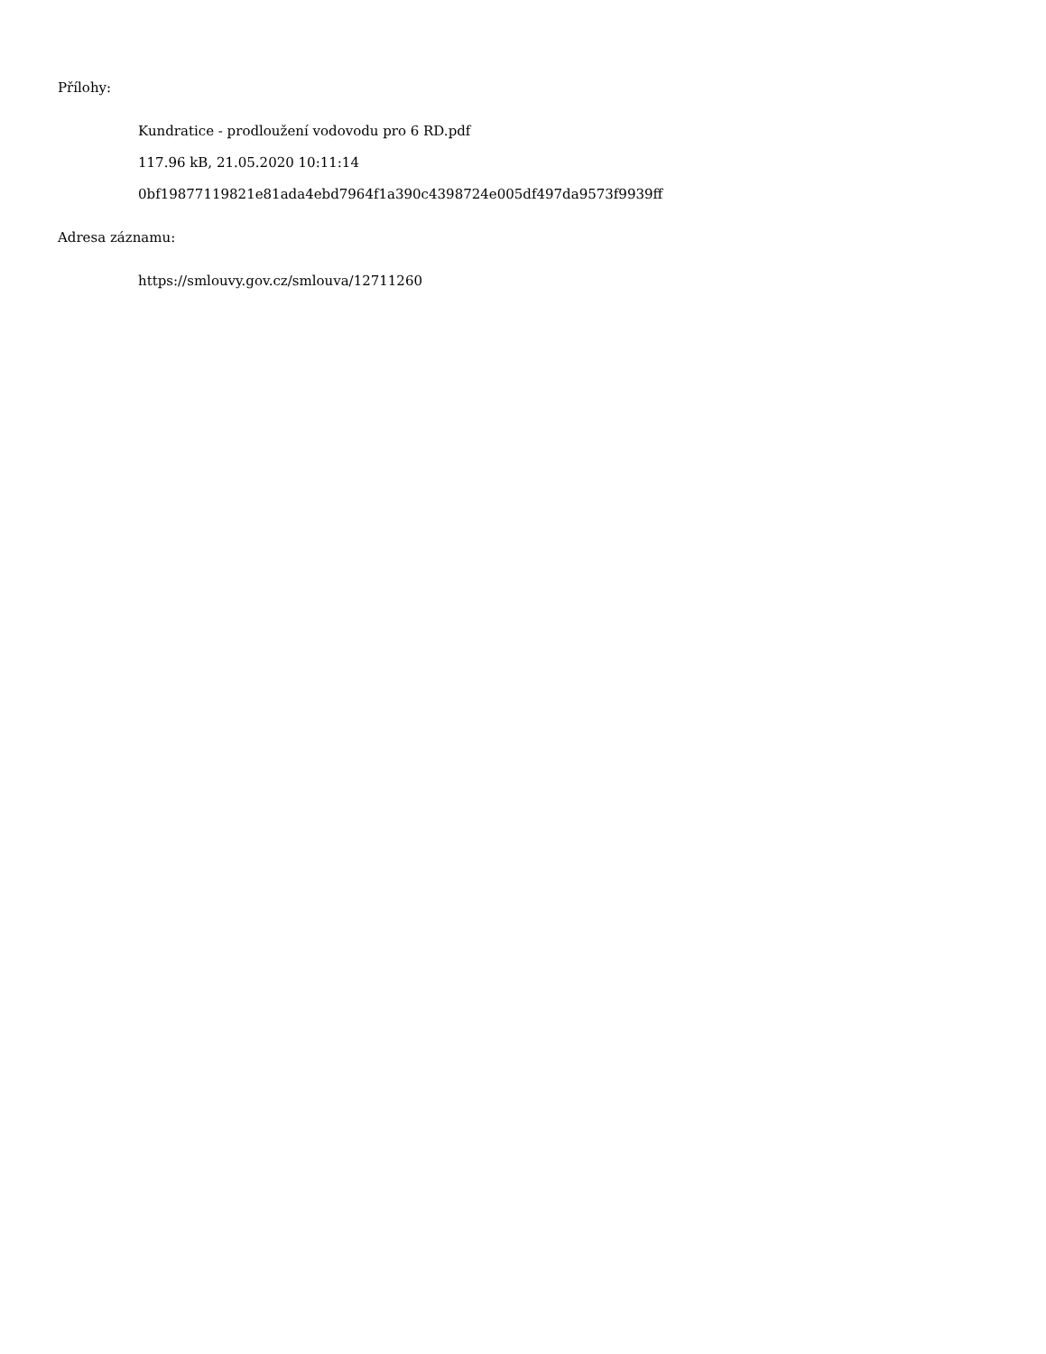Přílohy:
Kundratice - prodloužení vodovodu pro 6 RD.pdf
117.96 kB, 21.05.2020 10:11:14
0bf19877119821e81ada4ebd7964f1a390c4398724e005df497da9573f9939ff
Adresa záznamu:
https://smlouvy.gov.cz/smlouva/12711260